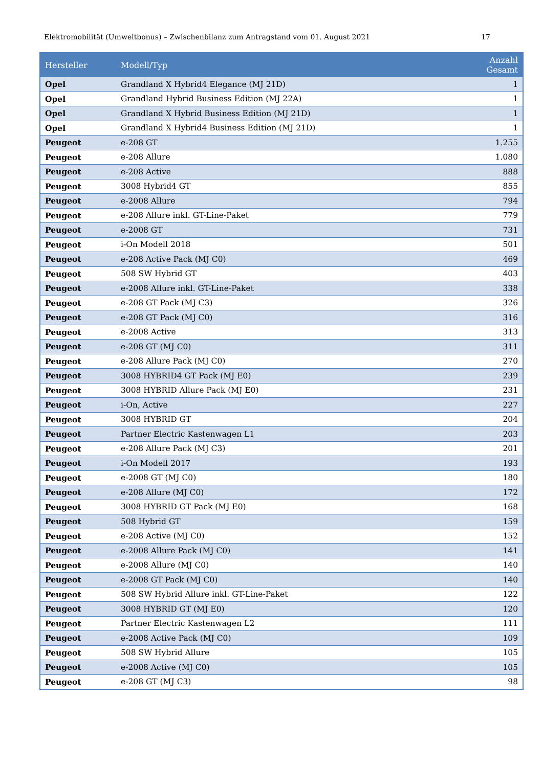Elektromobilität (Umweltbonus) – Zwischenbilanz zum Antragstand vom 01. August 2021 17
| Hersteller | Modell/Typ | Anzahl Gesamt |
| --- | --- | --- |
| Opel | Grandland X Hybrid4 Elegance (MJ 21D) | 1 |
| Opel | Grandland Hybrid Business Edition (MJ 22A) | 1 |
| Opel | Grandland X Hybrid Business Edition (MJ 21D) | 1 |
| Opel | Grandland X Hybrid4 Business Edition (MJ 21D) | 1 |
| Peugeot | e-208 GT | 1.255 |
| Peugeot | e-208 Allure | 1.080 |
| Peugeot | e-208 Active | 888 |
| Peugeot | 3008 Hybrid4 GT | 855 |
| Peugeot | e-2008 Allure | 794 |
| Peugeot | e-208 Allure inkl. GT-Line-Paket | 779 |
| Peugeot | e-2008 GT | 731 |
| Peugeot | i-On Modell 2018 | 501 |
| Peugeot | e-208 Active Pack (MJ C0) | 469 |
| Peugeot | 508 SW Hybrid GT | 403 |
| Peugeot | e-2008 Allure inkl. GT-Line-Paket | 338 |
| Peugeot | e-208 GT Pack (MJ C3) | 326 |
| Peugeot | e-208 GT Pack (MJ C0) | 316 |
| Peugeot | e-2008 Active | 313 |
| Peugeot | e-208 GT (MJ C0) | 311 |
| Peugeot | e-208 Allure Pack (MJ C0) | 270 |
| Peugeot | 3008 HYBRID4 GT Pack (MJ E0) | 239 |
| Peugeot | 3008 HYBRID Allure Pack (MJ E0) | 231 |
| Peugeot | i-On, Active | 227 |
| Peugeot | 3008 HYBRID GT | 204 |
| Peugeot | Partner Electric Kastenwagen L1 | 203 |
| Peugeot | e-208 Allure Pack (MJ C3) | 201 |
| Peugeot | i-On Modell 2017 | 193 |
| Peugeot | e-2008 GT (MJ C0) | 180 |
| Peugeot | e-208 Allure (MJ C0) | 172 |
| Peugeot | 3008 HYBRID GT Pack (MJ E0) | 168 |
| Peugeot | 508 Hybrid GT | 159 |
| Peugeot | e-208 Active (MJ C0) | 152 |
| Peugeot | e-2008 Allure Pack (MJ C0) | 141 |
| Peugeot | e-2008 Allure (MJ C0) | 140 |
| Peugeot | e-2008 GT Pack (MJ C0) | 140 |
| Peugeot | 508 SW Hybrid Allure inkl. GT-Line-Paket | 122 |
| Peugeot | 3008 HYBRID GT (MJ E0) | 120 |
| Peugeot | Partner Electric Kastenwagen L2 | 111 |
| Peugeot | e-2008 Active Pack (MJ C0) | 109 |
| Peugeot | 508 SW Hybrid Allure | 105 |
| Peugeot | e-2008 Active (MJ C0) | 105 |
| Peugeot | e-208 GT (MJ C3) | 98 |